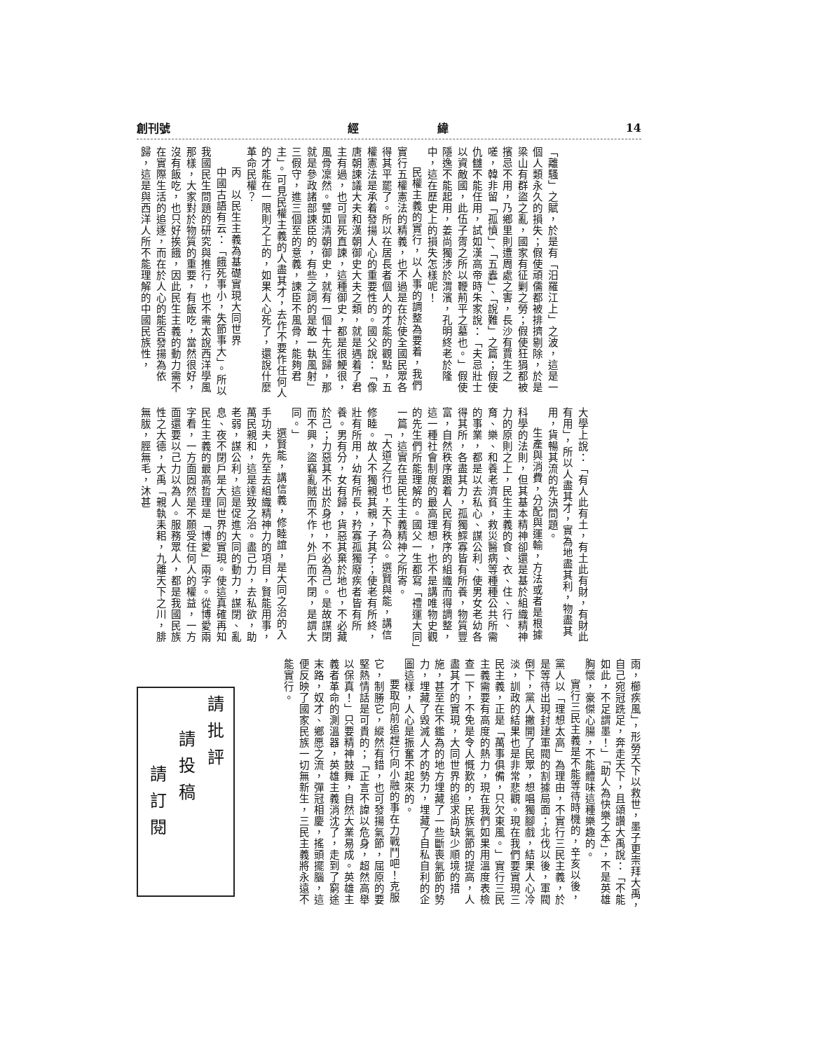創刊號 經　　　　　　　緯 14
「離騷」之賦，於是有「汨羅江上」之波，這是一個人類永久的損失；假使頑儒都被排擠剔除，於是梁山有群盜之亂，國家有征剿之勞；假使狂狷都被擯忌不用，乃鄉里則遭周處之害，長沙有賈生之嗟，韓非留「孤憤」、「五蠹」、「說難」之篇；假使仇讎不能任用，試如漢高帝時朱家說：「夫忌壯士以資敵國，此伍子胥之所以鞭荊平之墓也。」假使隱逸不能起用，姜尚獨涉於渭濱，孔明終老於隆中，這在歷史上的損失怎樣呢！
民權主義的實行，以人事的調整為要着，我們實行五權憲法的精義，也不過是在於使全國民眾各得其平罷了。所以在居長者個人的才能的觀點，五權憲法是承着發揚人心的重要性的。國父說：「像唐朝諫議大夫和漢朝御史大夫之類，就是遇着了君主有過，也可冒死直諫，這種御史，都是很鯁很，風骨凜然。譬如清朝御史，就有一個十先生歸，那就是參政諸部諫臣的，有些之詞的是敢一執風射」三假守，進三個至的意義，諫臣不風骨，能夠君主」。可見民權主義的人盡其才，去作不要作任何人的才能在一限則之上的，如果人心死了，還說什麼革命民權？
丙　以民生主義為基礎實現大同世界
中國古語有云：「餓死事小，失節事大」。所以我國民生問題的研究與推行，也不需太說西洋學風那樣，大家對於物質的重要，有飯吃，當然很好，沒有飯吃，也只好挨餓，因此民生主義的動力需不在實際生活的追逐，而在於人心的能否發揚為依歸，這是與西洋人所不能理解的中國民族性，
大學上說：「有人此有土，有土此有財，有財此有用」，所以人盡其才，實為地盡其利，物盡其用，貨暢其流的先決問題。
生產與消費，分配與運輸，方法或者是根據科學的法則，但其基本精神卻還是基於組織精神力的原則之上，民生主義的食、衣、住、行、育、樂、和養老濟貧，救災醫病等種種公共所需的事業，都是以去私心、謀公利、使男女老幼各得其所，各盡其力，孤獨鰥寡皆有所養，物質豐富，自然秩序跟着人民有秩序的組織而得調整，這一種社會制度的最高理想，也不是講唯物史觀的先生們所能理解的。國父一生都寫「禮運大同」一篇，這實在是民生主義精神之所寄。
「大道之行也，天下為公。選賢與能，講信修睦。故人不獨親其親，子其子；使老有所終，壯有所用，幼有所長，矜寡孤獨廢疾者皆有所養。男有分，女有歸，貨惡其棄於地也，不必藏於己；力惡其不出於身也，不必為己。是故謀閉而不興，盜竊亂賊而不作，外戶而不閉，是謂大同。」
選賢能，講信義，修睦誼，是大同之治的入手功夫，先至去組織精神力的項目，賢能用事，萬民親和，這是達致之治。盡己力，去私欲，助老弱，謀公利，這是促進大同的動力，謀閉、亂息、夜不閉戶是大同世界的實現。使這真確再知民生主義的最高哲理是「博愛」兩字。從博愛兩字看，一方面固然是不願受任何人的權益，一方面還要以己力以為人。服務眾人，都是我國民族性之大德，大禹「親執耒耜，九離天下之川，腓無胈，脛無毛，沐甚
雨，櫛疾風」，形勞天下以救世，墨子更崇拜大禹，自己宛冠跣足，奔走天下，且頌讚大禹說：「不能如此，不足謂墨！」「助人為快樂之本」，不是英雄胸懷，豪傑心腸，不能體味這種樂趣的。
實行三民主義是不能等待時機的，辛亥以後，黨人以「理想太高」為理由，不實行三民主義，於是等待出現封建軍閥的割據局面；北伐以後，軍閥倒下，黨人撇開了民眾，想唱獨腳戲，結果人心冷淡，訓政的結果也是非常悲觀。現在我們要實現三民主義，正是「萬事俱備，只欠東風。」實行三民主義需要有高度的熱力，現在我們如果用溫度表檢查一下，不免是令人慨歎的，民族氣節的提高，人盡其才的實現，大同世界的追求尚缺少順境的措施，甚至在不鑑為的地方埋藏了一些斷喪氣節的勢力，埋藏了毀滅人才的勢力，埋藏了自私自利的企圖這樣，人心是振奮不起來的。
要取向前追趕行向小融的事在力戰鬥吧！克服它，制勝它，縱然有錯，也可發揚氣節，屈原的要堅熱情話是可貴的；「正言不諱以危身，超然高舉以保真！」只要精神鼓舞，自然大業易成。英雄主義者革命的測溫器，英雄主義消沈了，走到了窮途末路，奴才、鄉愿之流，彈冠相慶，搖頭擺腦，這便反映了國家民族一切無新生，三民主義將永遠不能實行。
請批評
請投稿
請訂閱